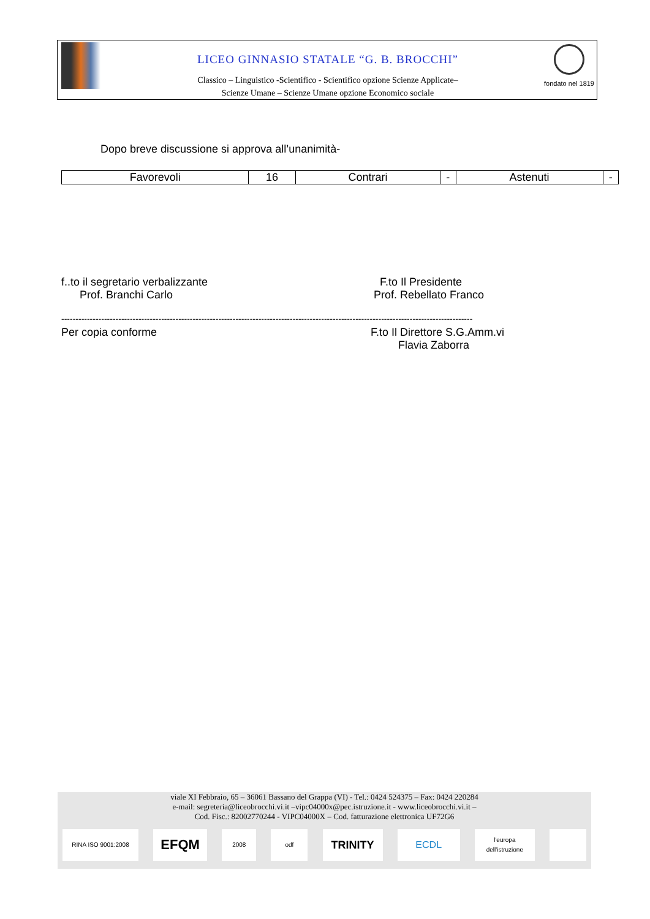LICEO GINNASIO STATALE “G. B. BROCCHI”
Classico – Linguistico -Scientifico - Scientifico opzione Scienze Applicate–
Scienze Umane – Scienze Umane opzione Economico sociale
fondato nel 1819
Dopo breve discussione si approva all’unanimità-
| Favorevoli | 16 | Contrari | - | Astenuti | - |
f..to il segretario verbalizzante
Prof. Branchi Carlo
F.to Il Presidente
Prof. Rebellato Franco
------------------------------------------------------------------------------------------------------------------------------------------------
Per copia conforme
F.to Il Direttore S.G.Amm.vi
Flavia Zaborra
viale XI Febbraio, 65 – 36061 Bassano del Grappa (VI) - Tel.: 0424 524375 – Fax: 0424 220284
e-mail: segreteria@liceobrocchi.vi.it –vipc04000x@pec.istruzione.it - www.liceobrocchi.vi.it –
Cod. Fisc.: 82002770244 - VIPC04000X – Cod. fatturazione elettronica UF72G6
RINA ISO 9001:2008
EFQM
2008 odf
TRINITY ECDL
l'europa dell'istruzione